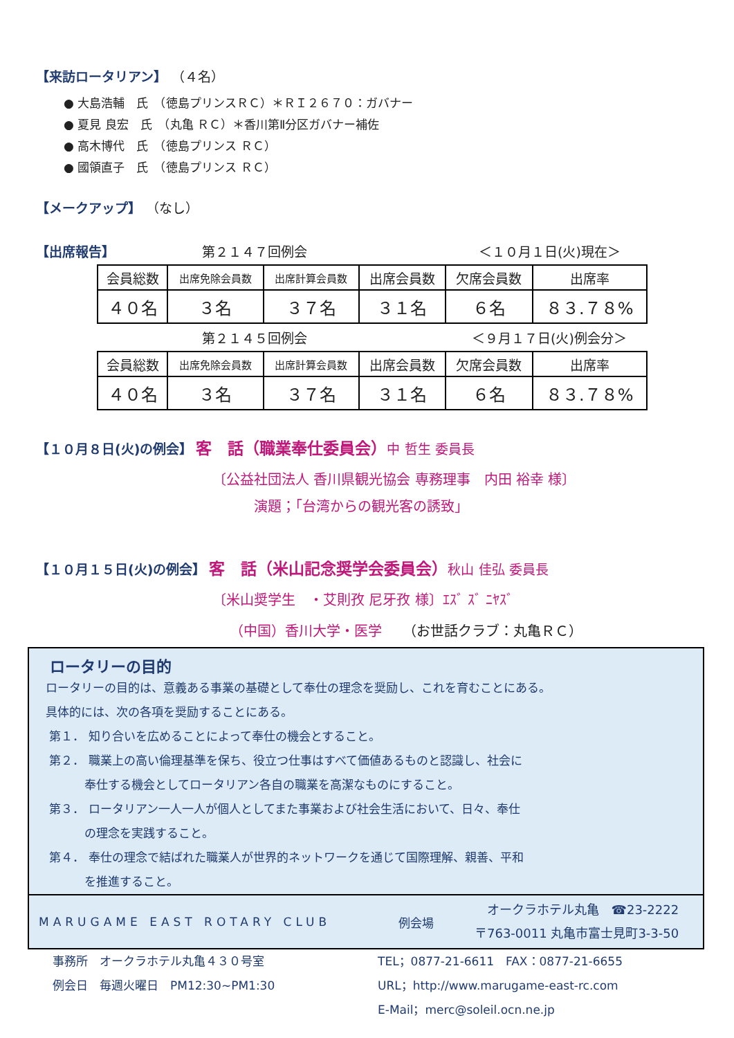【来訪ロータリアン】 （４名）
● 大島浩輔　氏　（徳島プリンスＲＣ）＊ＲＩ２６７０：ガバナー
● 夏見 良宏　氏　（丸亀 ＲＣ）＊香川第Ⅱ分区ガバナー補佐
● 高木博代　氏　（徳島プリンス ＲＣ）
● 國領直子　氏　（徳島プリンス ＲＣ）
【メークアップ】 （なし）
【出席報告】 第２１４７回例会 ＜１０月１日(火)現在＞
| 会員総数 | 出席免除会員数 | 出席計算会員数 | 出席会員数 | 欠席会員数 | 出席率 |
| ４０名 | ３名 | ３７名 | ３１名 | ６名 | ８３.７８% |
第２１４５回例会 ＜９月１７日(火)例会分＞
| 会員総数 | 出席免除会員数 | 出席計算会員数 | 出席会員数 | 欠席会員数 | 出席率 |
| ４０名 | ３名 | ３７名 | ３１名 | ６名 | ８３.７８% |
【１０月８日(火)の例会】
客　話（職業奉仕委員会）中 哲生 委員長
〔公益社団法人 香川県観光協会 専務理事　内田 裕幸 様〕
演題；「台湾からの観光客の誘致」
【１０月１５日(火)の例会】
客　話（米山記念奨学会委員会）秋山 佳弘 委員長
〔米山奨学生　・艾則孜 尼牙孜 様〕ｴｽﾞ ｽﾞ ﾆﾔｽﾞ
（中国）香川大学・医学　　（お世話クラブ：丸亀ＲＣ）
ロータリーの目的
ロータリーの目的は、意義ある事業の基礎として奉仕の理念を奨励し、これを育むことにある。
具体的には、次の各項を奨励することにある。
第１． 知り合いを広めることによって奉仕の機会とすること。
第２． 職業上の高い倫理基準を保ち、役立つ仕事はすべて価値あるものと認識し、社会に
　　　 奉仕する機会としてロータリアン各自の職業を高潔なものにすること。
第３． ロータリアン一人一人が個人としてまた事業および社会生活において、日々、奉仕
　　　 の理念を実践すること。
第４． 奉仕の理念で結ばれた職業人が世界的ネットワークを通じて国際理解、親善、平和
　　　 を推進すること。
MARUGAME EAST ROTARY CLUB 例会場 オークラホテル丸亀　☎23-2222
〒763-0011 丸亀市富士見町3-3-50
事務所　オークラホテル丸亀４３０号室
例会日　毎週火曜日　PM12:30~PM1:30 TEL；0877-21-6611　FAX：0877-21-6655
URL；http://www.marugame-east-rc.com
E-Mail；merc@soleil.ocn.ne.jp